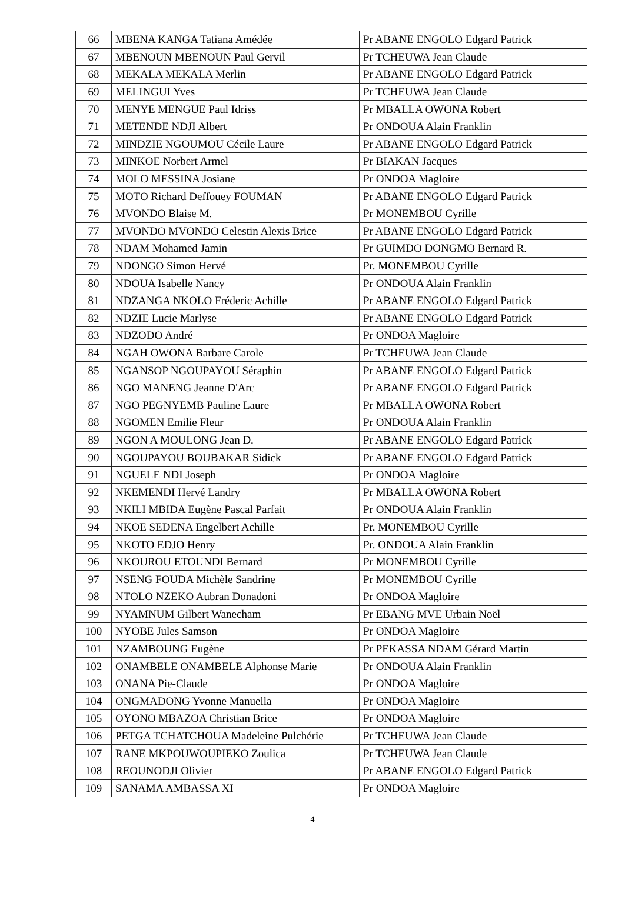| 66 | MBENA KANGA Tatiana Amédée | Pr ABANE ENGOLO Edgard Patrick |
| 67 | MBENOUN MBENOUN Paul Gervil | Pr TCHEUWA Jean Claude |
| 68 | MEKALA MEKALA Merlin | Pr ABANE ENGOLO Edgard Patrick |
| 69 | MELINGUI Yves | Pr TCHEUWA Jean Claude |
| 70 | MENYE MENGUE Paul Idriss | Pr MBALLA OWONA Robert |
| 71 | METENDE NDJI Albert | Pr ONDOUA Alain Franklin |
| 72 | MINDZIE NGOUMOU Cécile Laure | Pr ABANE ENGOLO Edgard Patrick |
| 73 | MINKOE Norbert Armel | Pr BIAKAN Jacques |
| 74 | MOLO MESSINA Josiane | Pr ONDOA Magloire |
| 75 | MOTO Richard Deffouey FOUMAN | Pr ABANE ENGOLO Edgard Patrick |
| 76 | MVONDO Blaise M. | Pr MONEMBOU Cyrille |
| 77 | MVONDO MVONDO Celestin Alexis Brice | Pr ABANE ENGOLO Edgard Patrick |
| 78 | NDAM Mohamed Jamin | Pr GUIMDO DONGMO Bernard R. |
| 79 | NDONGO Simon Hervé | Pr. MONEMBOU Cyrille |
| 80 | NDOUA Isabelle Nancy | Pr ONDOUA Alain Franklin |
| 81 | NDZANGA NKOLO Fréderic Achille | Pr ABANE ENGOLO Edgard Patrick |
| 82 | NDZIE Lucie Marlyse | Pr ABANE ENGOLO Edgard Patrick |
| 83 | NDZODO André | Pr ONDOA Magloire |
| 84 | NGAH OWONA Barbare Carole | Pr TCHEUWA Jean Claude |
| 85 | NGANSOP NGOUPAYOU Séraphin | Pr ABANE ENGOLO Edgard Patrick |
| 86 | NGO MANENG Jeanne D'Arc | Pr ABANE ENGOLO Edgard Patrick |
| 87 | NGO PEGNYEMB Pauline Laure | Pr MBALLA OWONA Robert |
| 88 | NGOMEN Emilie Fleur | Pr ONDOUA Alain Franklin |
| 89 | NGON A MOULONG Jean D. | Pr ABANE ENGOLO Edgard Patrick |
| 90 | NGOUPAYOU BOUBAKAR Sidick | Pr ABANE ENGOLO Edgard Patrick |
| 91 | NGUELE NDI Joseph | Pr ONDOA Magloire |
| 92 | NKEMENDI Hervé Landry | Pr MBALLA OWONA Robert |
| 93 | NKILI MBIDA Eugène Pascal Parfait | Pr ONDOUA Alain Franklin |
| 94 | NKOE SEDENA Engelbert Achille | Pr. MONEMBOU Cyrille |
| 95 | NKOTO EDJO Henry | Pr. ONDOUA Alain Franklin |
| 96 | NKOUROU ETOUNDI Bernard | Pr MONEMBOU Cyrille |
| 97 | NSENG FOUDA Michèle Sandrine | Pr MONEMBOU Cyrille |
| 98 | NTOLO NZEKO Aubran Donadoni | Pr ONDOA Magloire |
| 99 | NYAMNUM Gilbert Wanecham | Pr EBANG MVE Urbain Noël |
| 100 | NYOBE Jules Samson | Pr ONDOA Magloire |
| 101 | NZAMBOUNG Eugène | Pr PEKASSA NDAM Gérard Martin |
| 102 | ONAMBELE ONAMBELE Alphonse Marie | Pr ONDOUA Alain Franklin |
| 103 | ONANA Pie-Claude | Pr ONDOA Magloire |
| 104 | ONGMADONG Yvonne Manuella | Pr ONDOA Magloire |
| 105 | OYONO MBAZOA Christian Brice | Pr ONDOA Magloire |
| 106 | PETGA TCHATCHOUA Madeleine Pulchérie | Pr TCHEUWA Jean Claude |
| 107 | RANE MKPOUWOUPIEKO Zoulica | Pr TCHEUWA Jean Claude |
| 108 | REOUNODJI Olivier | Pr ABANE ENGOLO Edgard Patrick |
| 109 | SANAMA AMBASSA XI | Pr ONDOA Magloire |
4